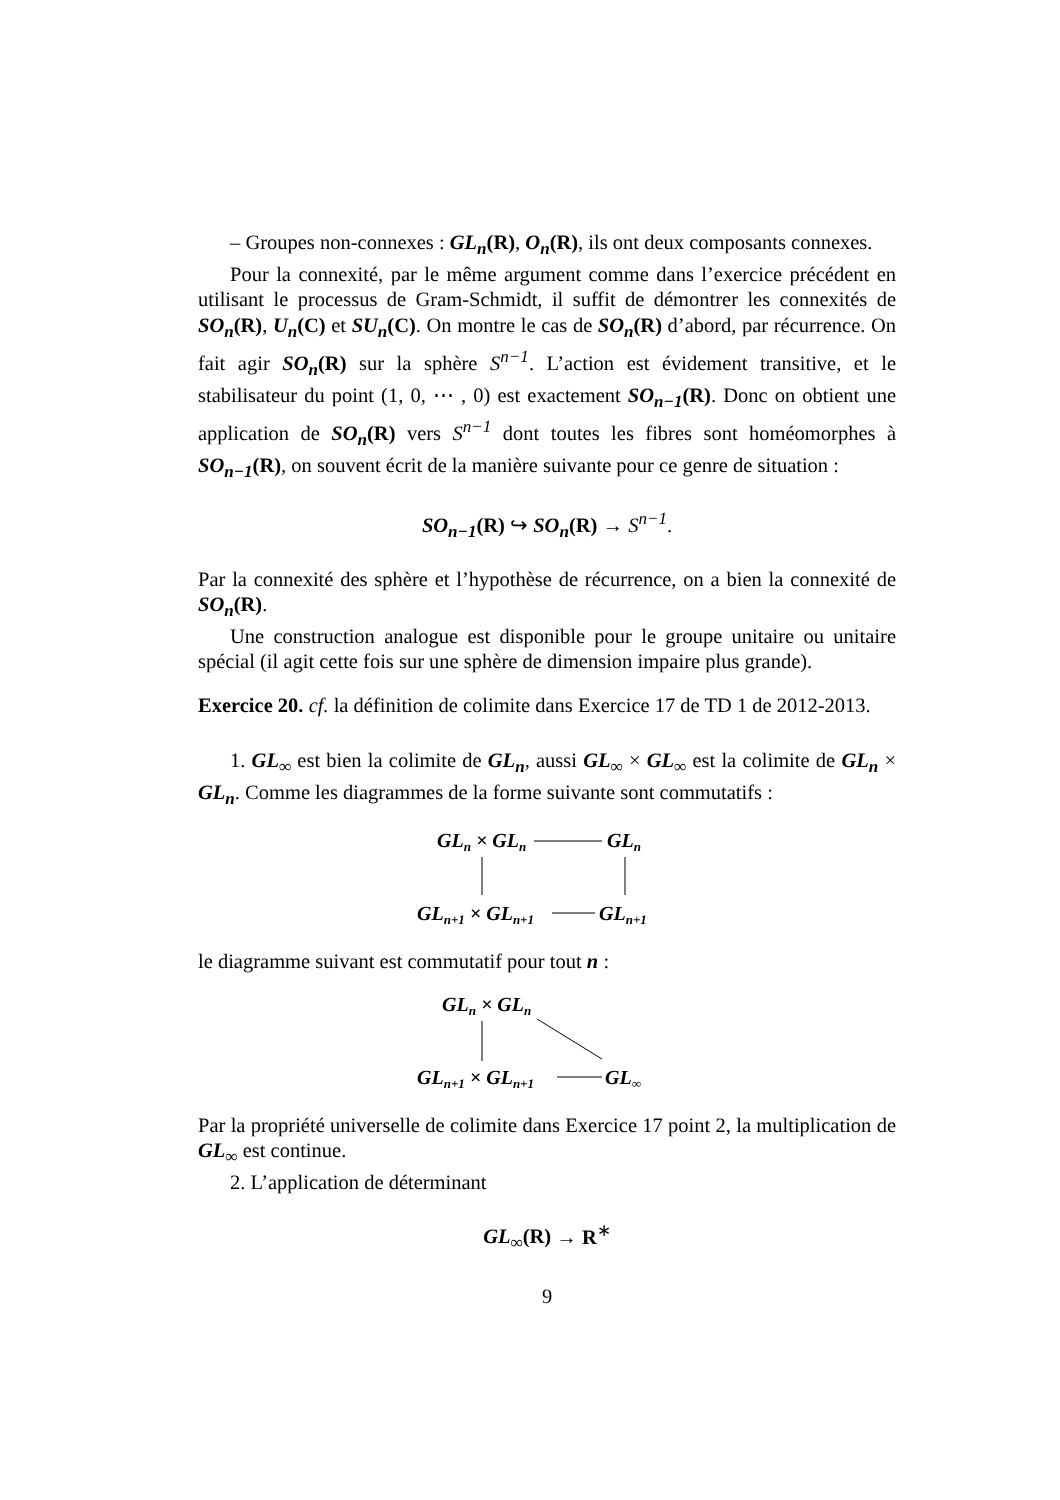– Groupes non-connexes : GL<sub>n</sub>(R), O<sub>n</sub>(R), ils ont deux composants connexes.
Pour la connexité, par le même argument comme dans l’exercice précédent en utilisant le processus de Gram-Schmidt, il suffit de démontrer les connexités de SO<sub>n</sub>(R), U<sub>n</sub>(C) et SU<sub>n</sub>(C). On montre le cas de SO<sub>n</sub>(R) d’abord, par récurrence. On fait agir SO<sub>n</sub>(R) sur la sphère S<sup>n−1</sup>. L’action est évidement transitive, et le stabilisateur du point (1, 0, ⋯ , 0) est exactement SO<sub>n−1</sub>(R). Donc on obtient une application de SO<sub>n</sub>(R) vers S<sup>n−1</sup> dont toutes les fibres sont homéomorphes à SO<sub>n−1</sub>(R), on souvent écrit de la manière suivante pour ce genre de situation :
SO<sub>n−1</sub>(R) ↪ SO<sub>n</sub>(R) → S<sup>n−1</sup>.
Par la connexité des sphère et l’hypothèse de récurrence, on a bien la connexité de SO<sub>n</sub>(R).
Une construction analogue est disponible pour le groupe unitaire ou unitaire spécial (il agit cette fois sur une sphère de dimension impaire plus grande).
Exercice 20. cf. la définition de colimite dans Exercice 17 de TD 1 de 2012-2013.
1. GL<sub>∞</sub> est bien la colimite de GL<sub>n</sub>, aussi GL<sub>∞</sub> × GL<sub>∞</sub> est la colimite de GL<sub>n</sub> × GL<sub>n</sub>. Comme les diagrammes de la forme suivante sont commutatifs :
GLn × GLn
GLn
GLn+1 × GLn+1
GLn+1
le diagramme suivant est commutatif pour tout n :
GLn × GLn
GLn+1 × GLn+1
GL∞
Par la propriété universelle de colimite dans Exercice 17 point 2, la multiplication de GL<sub>∞</sub> est continue.
2. L’application de déterminant
GL<sub>∞</sub>(R) → R<sup>∗</sup>
9